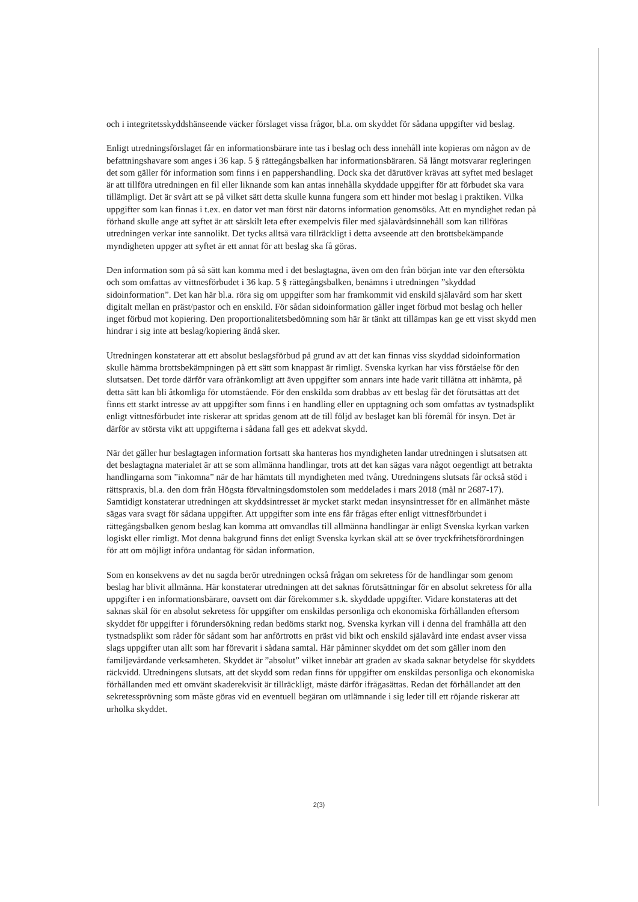och i integritetsskyddshänseende väcker förslaget vissa frågor, bl.a. om skyddet för sådana uppgifter vid beslag.
Enligt utredningsförslaget får en informationsbärare inte tas i beslag och dess innehåll inte kopieras om någon av de befattningshavare som anges i 36 kap. 5 § rättegångsbalken har informationsbäraren. Så långt motsvarar regleringen det som gäller för information som finns i en pappershandling. Dock ska det därutöver krävas att syftet med beslaget är att tillföra utredningen en fil eller liknande som kan antas innehålla skyddade uppgifter för att förbudet ska vara tillämpligt. Det är svårt att se på vilket sätt detta skulle kunna fungera som ett hinder mot beslag i praktiken. Vilka uppgifter som kan finnas i t.ex. en dator vet man först när datorns information genomsöks. Att en myndighet redan på förhand skulle ange att syftet är att särskilt leta efter exempelvis filer med själavårdsinnehåll som kan tillföras utredningen verkar inte sannolikt. Det tycks alltså vara tillräckligt i detta avseende att den brottsbekämpande myndigheten uppger att syftet är ett annat för att beslag ska få göras.
Den information som på så sätt kan komma med i det beslagtagna, även om den från början inte var den eftersökta och som omfattas av vittnesförbudet i 36 kap. 5 § rättegångsbalken, benämns i utredningen ”skyddad sidoinformation”. Det kan här bl.a. röra sig om uppgifter som har framkommit vid enskild själavård som har skett digitalt mellan en präst/pastor och en enskild. För sådan sidoinformation gäller inget förbud mot beslag och heller inget förbud mot kopiering. Den proportionalitetsbedömning som här är tänkt att tillämpas kan ge ett visst skydd men hindrar i sig inte att beslag/kopiering ändå sker.
Utredningen konstaterar att ett absolut beslagsförbud på grund av att det kan finnas viss skyddad sidoinformation skulle hämma brottsbekämpningen på ett sätt som knappast är rimligt. Svenska kyrkan har viss förståelse för den slutsatsen. Det torde därför vara ofrånkomligt att även uppgifter som annars inte hade varit tillåtna att inhämta, på detta sätt kan bli åtkomliga för utomstående. För den enskilda som drabbas av ett beslag får det förutsättas att det finns ett starkt intresse av att uppgifter som finns i en handling eller en upptagning och som omfattas av tystnadsplikt enligt vittnesförbudet inte riskerar att spridas genom att de till följd av beslaget kan bli föremål för insyn. Det är därför av största vikt att uppgifterna i sådana fall ges ett adekvat skydd.
När det gäller hur beslagtagen information fortsatt ska hanteras hos myndigheten landar utredningen i slutsatsen att det beslagtagna materialet är att se som allmänna handlingar, trots att det kan sägas vara något oegentligt att betrakta handlingarna som ”inkomna” när de har hämtats till myndigheten med tvång. Utredningens slutsats får också stöd i rättspraxis, bl.a. den dom från Högsta förvaltningsdomstolen som meddelades i mars 2018 (mål nr 2687-17). Samtidigt konstaterar utredningen att skyddsintresset är mycket starkt medan insynsintresset för en allmänhet måste sägas vara svagt för sådana uppgifter. Att uppgifter som inte ens får frågas efter enligt vittnesförbundet i rättegångsbalken genom beslag kan komma att omvandlas till allmänna handlingar är enligt Svenska kyrkan varken logiskt eller rimligt. Mot denna bakgrund finns det enligt Svenska kyrkan skäl att se över tryckfrihetsförordningen för att om möjligt införa undantag för sådan information.
Som en konsekvens av det nu sagda berör utredningen också frågan om sekretess för de handlingar som genom beslag har blivit allmänna. Här konstaterar utredningen att det saknas förutsättningar för en absolut sekretess för alla uppgifter i en informationsbärare, oavsett om där förekommer s.k. skyddade uppgifter. Vidare konstateras att det saknas skäl för en absolut sekretess för uppgifter om enskildas personliga och ekonomiska förhållanden eftersom skyddet för uppgifter i förundersökning redan bedöms starkt nog. Svenska kyrkan vill i denna del framhålla att den tystnadsplikt som råder för sådant som har anförtrotts en präst vid bikt och enskild själavård inte endast avser vissa slags uppgifter utan allt som har förevarit i sådana samtal. Här påminner skyddet om det som gäller inom den familjevårdande verksamheten. Skyddet är ”absolut” vilket innebär att graden av skada saknar betydelse för skyddets räckvidd. Utredningens slutsats, att det skydd som redan finns för uppgifter om enskildas personliga och ekonomiska förhållanden med ett omvänt skaderekvisit är tillräckligt, måste därför ifrågasättas. Redan det förhållandet att den sekretessprövning som måste göras vid en eventuell begäran om utlämnande i sig leder till ett röjande riskerar att urholka skyddet.
2(3)